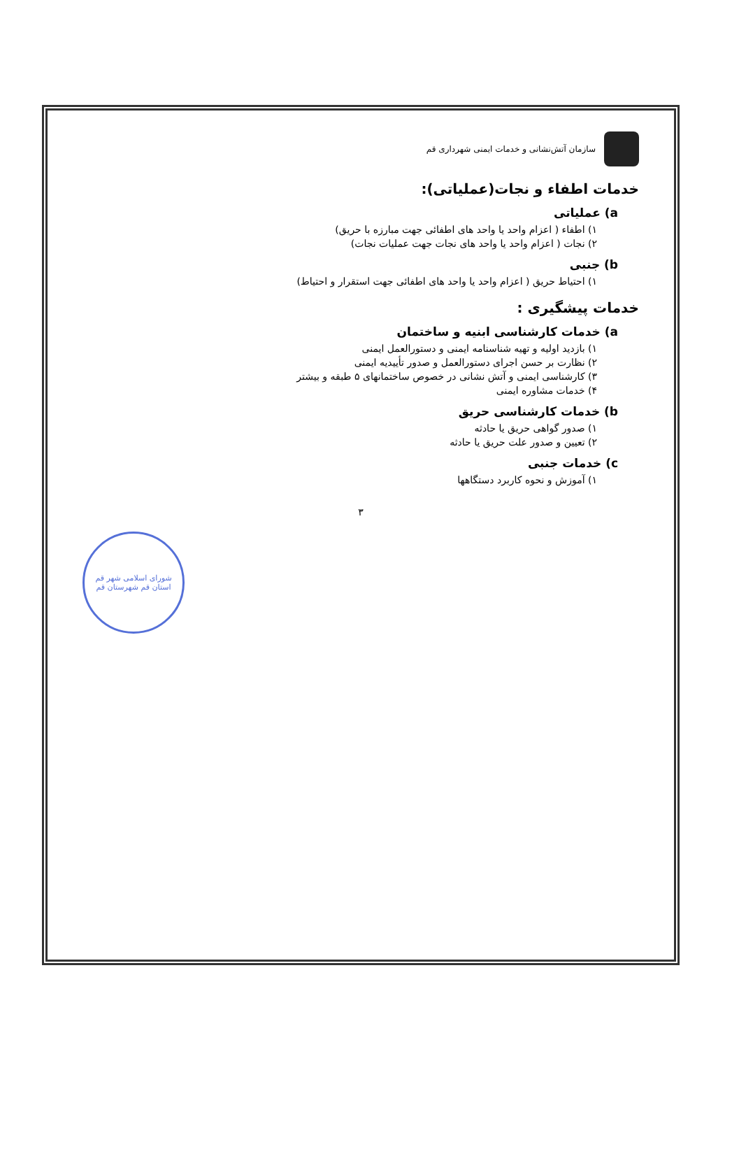سازمان آتش‌نشانی و خدمات ایمنی شهرداری قم
خدمات اطفاء و نجات(عملیاتی):
a) عملیاتی
۱) اطفاء ( اعزام واحد یا واحد های اطفائی جهت مبارزه با حریق)
۲) نجات ( اعزام واحد یا واحد های نجات جهت عملیات نجات)
b) جنبی
۱) احتیاط حریق ( اعزام واحد یا واحد های اطفائی جهت استقرار و احتیاط)
خدمات پیشگیری :
a) خدمات کارشناسی ابنیه و ساختمان
۱) بازدید اولیه و تهیه شناسنامه ایمنی و دستورالعمل ایمنی
۲) نظارت بر حسن اجرای دستورالعمل و صدور تأییدیه ایمنی
۳) کارشناسی ایمنی و آتش نشانی در خصوص ساختمانهای ۵ طبقه و بیشتر
۴) خدمات مشاوره ایمنی
b) خدمات کارشناسی حریق
۱) صدور گواهی حریق یا حادثه
۲) تعیین و صدور علت حریق یا حادثه
c) خدمات جنبی
۱) آموزش و نحوه کاربرد دستگاهها
۳
شورای اسلامی شهر قم
استان قم شهرستان قم